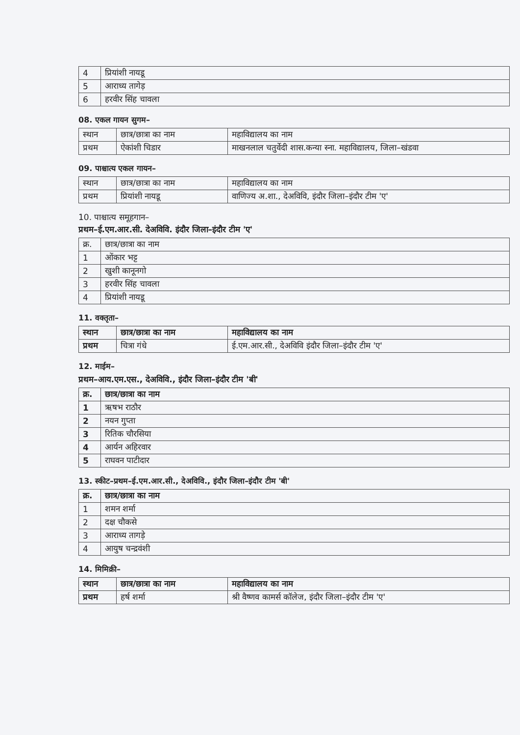| 4 | प्रियांशी नायडू |
| 5 | आराध्य तागेड़ |
| 6 | हरवीर सिंह चावला |
08. एकल गायन सुगम–
| स्थान | छात्र/छात्रा का नाम | महाविद्यालय का नाम |
| --- | --- | --- |
| प्रथम | ऐकांशी चिडार | माखनलाल चतुर्वेदी शास.कन्या स्ना. महाविद्यालय, जिला–खंडवा |
09. पाश्चात्य एकल गायन–
| स्थान | छात्र/छात्रा का नाम | महाविद्यालय का नाम |
| --- | --- | --- |
| प्रथम | प्रियांशी नायडू | वाणिज्य अ.शा., देअविवि, इंदौर जिला–इंदौर टीम 'ए' |
10. पाश्चात्य समूहगान–
प्रथम–ई.एम.आर.सी. देअविवि. इंदौर जिला–इंदौर टीम 'ए'
| क्र. | छात्र/छात्रा का नाम |
| --- | --- |
| 1 | ओंकार भट्ट |
| 2 | खुशी कानूनगो |
| 3 | हरवीर सिंह चावला |
| 4 | प्रियांशी नायडू |
11. वक्तृता–
| स्थान | छात्र/छात्रा का नाम | महाविद्यालय का नाम |
| --- | --- | --- |
| प्रथम | चित्रा गंधे | ई.एम.आर.सी., देअविवि इंदौर जिला–इंदौर टीम 'ए' |
12. माईम–
प्रथम–आय.एम.एस., देअविवि., इंदौर जिला–इंदौर टीम 'बी'
| क्र. | छात्र/छात्रा का नाम |
| --- | --- |
| 1 | ऋषभ राठौर |
| 2 | नयन गुप्ता |
| 3 | रितिक चौरसिया |
| 4 | आर्यन अहिरवार |
| 5 | राघवन पाटीदार |
13. स्कीट–प्रथम–ई.एम.आर.सी., देअविवि., इंदौर जिला–इंदौर टीम 'बी'
| क्र. | छात्र/छात्रा का नाम |
| --- | --- |
| 1 | शमन शर्मा |
| 2 | दक्ष चौकसे |
| 3 | आराध्य तागड़े |
| 4 | आयुष चन्द्रवंशी |
14. मिमिक्री–
| स्थान | छात्र/छात्रा का नाम | महाविद्यालय का नाम |
| --- | --- | --- |
| प्रथम | हर्ष शर्मा | श्री वैष्णव कामर्स कॉलेज, इंदौर जिला–इंदौर टीम 'ए' |